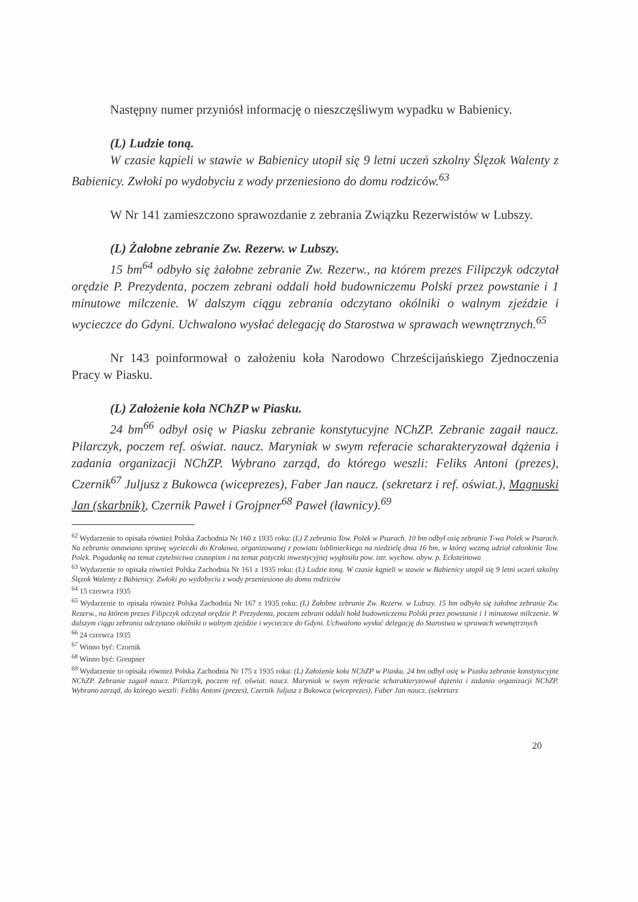Następny numer przyniósł informację o nieszczęśliwym wypadku w Babienicy.
(L) Ludzie toną.
W czasie kąpieli w stawie w Babienicy utopił się 9 letni uczeń szkolny Ślęzok Walenty z Babienicy. Zwłoki po wydobyciu z wody przeniesiono do domu rodziców.<sup>63</sup>
W Nr 141 zamieszczono sprawozdanie z zebrania Związku Rezerwistów w Lubszy.
(L) Żałobne zebranie Zw. Rezerw. w Lubszy.
15 bm<sup>64</sup> odbyło się żałobne zebranie Zw. Rezerw., na którem prezes Filipczyk odczytał orędzie P. Prezydenta, poczem zebrani oddali hołd budowniczemu Polski przez powstanie i 1 minutowe milczenie. W dalszym ciągu zebrania odczytano okólniki o walnym zjeździe i wycieczce do Gdyni. Uchwalono wysłać delegację do Starostwa w sprawach wewnętrznych.<sup>65</sup>
Nr 143 poinformował o założeniu koła Narodowo Chrześcijańskiego Zjednoczenia Pracy w Piasku.
(L) Założenie koła NChZP w Piasku.
24 bm<sup>66</sup> odbył osię w Piasku zebranie konstytucyjne NChZP. Zebranie zagaił naucz. Pilarczyk, poczem ref. oświat. naucz. Maryniak w swym referacie scharakteryzował dążenia i zadania organizacji NChZP. Wybrano zarząd, do którego weszli: Feliks Antoni (prezes), Czernik<sup>67</sup> Juljusz z Bukowca (wiceprezes), Faber Jan naucz. (sekretarz i ref. oświat.), Magnuski Jan (skarbnik), Czernik Paweł i Grojpner<sup>68</sup> Paweł (ławnicy).<sup>69</sup>
<sup>62</sup> Wydarzenie to opisała również Polska Zachodnia Nr 160 z 1935 roku: (L) Z zebrania Tow. Polek w Psarach. 10 bm odbył osię zebranie T-wa Polek w Psarach. Na zebraniu omawiano sprawę wycieczki do Krakowa, organizowanej z powiatu lublinieckiego na niedzielę dnia 16 bm, w której wezmą udział członkinie Tow. Polek. Pogadankę na temat czytelnictwa czasopism i na temat pożyczki inwestycyjnej wygłosiła pow. istr. wychow. obyw. p. Ecksteinowa
<sup>63</sup> Wydarzenie to opisała również Polska Zachodnia Nr 161 z 1935 roku: (L) Ludzie toną. W czasie kąpieli w stawie w Babienicy utopił się 9 letni uczeń szkolny Ślęzok Walenty z Babienicy. Zwłoki po wydobyciu z wody przeniesiono do domu rodziców
<sup>64</sup> 15 czerwca 1935
<sup>65</sup> Wydarzenie to opisała również Polska Zachodnia Nr 167 z 1935 roku: (L) Żałobne zebranie Zw. Rezerw. w Lubszy. 15 bm odbyło się żałobne zebranie Zw. Rezerw., na którem prezes Filipczyk odczytał orędzie P. Prezydenta, poczem zebrani oddali hołd budowniczemu Polski przez powstanie i 1 minutowe milczenie. W dalszym ciągu zebrania odczytano okólniki o walnym zjeździe i wycieczce do Gdyni. Uchwalono wysłać delegację do Starostwa w sprawach wewnętrznych
<sup>66</sup> 24 czerwca 1935
<sup>67</sup> Winno być: Czornik
<sup>68</sup> Winno być: Greupner
<sup>69</sup> Wydarzenie to opisała również Polska Zachodnia Nr 175 z 1935 roku: (L) Założenie koła NChZP w Piasku. 24 bm odbył osię w Piasku zebranie konstytucyjne NChZP. Zebranie zagaił naucz. Pilarczyk, poczem ref. oświat. naucz. Maryniak w swym referacie scharakteryzował dążenia i zadania organizacji NChZP. Wybrano zarząd, do którego weszli: Feliks Antoni (prezes), Czernik Juljusz z Bukowca (wiceprezes), Faber Jan naucz. (sekretarz
20